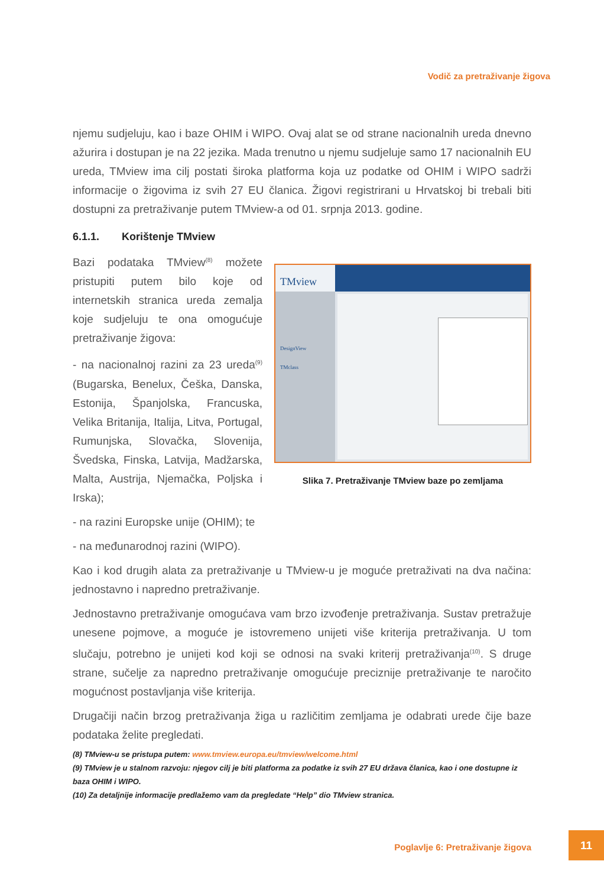Vodič za pretraživanje žigova
njemu sudjeluju, kao i baze OHIM i WIPO. Ovaj alat se od strane nacionalnih ureda dnevno ažurira i dostupan je na 22 jezika. Mada trenutno u njemu sudjeluje samo 17 nacionalnih EU ureda, TMview ima cilj postati široka platforma koja uz podatke od OHIM i WIPO sadrži informacije o žigovima iz svih 27 EU članica. Žigovi registrirani u Hrvatskoj bi trebali biti dostupni za pretraživanje putem TMview-a od 01. srpnja 2013. godine.
6.1.1. Korištenje TMview
Bazi podataka TMview<sup>(8)</sup> možete pristupiti putem bilo koje od internetskih stranica ureda zemalja koje sudjeluju te ona omogućuje pretraživanje žigova:
- na nacionalnoj razini za 23 ureda<sup>(9)</sup> (Bugarska, Benelux, Češka, Danska, Estonija, Španjolska, Francuska, Velika Britanija, Italija, Litva, Portugal, Rumunjska, Slovačka, Slovenija, Švedska, Finska, Latvija, Madžarska, Malta, Austrija, Njemačka, Poljska i Irska);
- na razini Europske unije (OHIM); te
- na međunarodnoj razini (WIPO).
TMview
DesignView
TMclass
Slika 7. Pretraživanje TMview baze po zemljama
Kao i kod drugih alata za pretraživanje u TMview-u je moguće pretraživati na dva načina: jednostavno i napredno pretraživanje.
Jednostavno pretraživanje omogućava vam brzo izvođenje pretraživanja. Sustav pretražuje unesene pojmove, a moguće je istovremeno unijeti više kriterija pretraživanja. U tom slučaju, potrebno je unijeti kod koji se odnosi na svaki kriterij pretraživanja<sup>(10)</sup>. S druge strane, sučelje za napredno pretraživanje omogućuje preciznije pretraživanje te naročito mogućnost postavljanja više kriterija.
Drugačiji način brzog pretraživanja žiga u različitim zemljama je odabrati urede čije baze podataka želite pregledati.
(8) TMview-u se pristupa putem: www.tmview.europa.eu/tmview/welcome.html
(9) TMview je u stalnom razvoju: njegov cilj je biti platforma za podatke iz svih 27 EU država članica, kao i one dostupne iz baza OHIM i WIPO.
(10) Za detaljnije informacije predlažemo vam da pregledate “Help” dio TMview stranica.
Poglavlje 6: Pretraživanje žigova
11